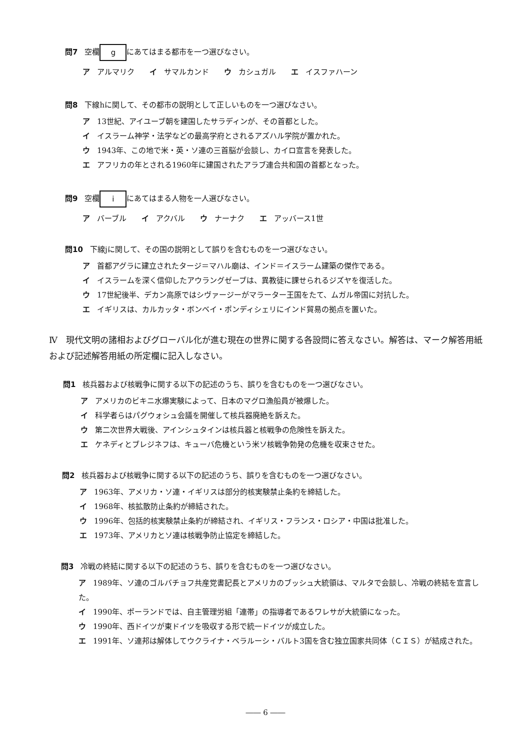問7 空欄 g にあてはまる都市を一つ選びなさい。
ア アルマリク　　イ サマルカンド　　ウ カシュガル　　エ イスファハーン
問8 下線hに関して、その都市の説明として正しいものを一つ選びなさい。
ア 13世紀、アイユーブ朝を建国したサラディンが、その首都とした。
イ イスラーム神学・法学などの最高学府とされるアズハル学院が置かれた。
ウ 1943年、この地で米・英・ソ連の三首脳が会談し、カイロ宣言を発表した。
エ アフリカの年とされる1960年に建国されたアラブ連合共和国の首都となった。
問9 空欄 i にあてはまる人物を一人選びなさい。
ア バーブル　　イ アクバル　　ウ ナーナク　　エ アッバース1世
問10 下線jに関して、その国の説明として誤りを含むものを一つ選びなさい。
ア 首都アグラに建立されたタージ＝マハル廟は、インド＝イスラーム建築の傑作である。
イ イスラームを深く信仰したアウラングゼーブは、異教徒に課せられるジズヤを復活した。
ウ 17世紀後半、デカン高原ではシヴァージーがマラーター王国をたて、ムガル帝国に対抗した。
エ イギリスは、カルカッタ・ボンベイ・ポンディシェリにインド貿易の拠点を置いた。
Ⅳ　現代文明の諸相およびグローバル化が進む現在の世界に関する各設問に答えなさい。解答は、マーク解答用紙および記述解答用紙の所定欄に記入しなさい。
問1 核兵器および核戦争に関する以下の記述のうち、誤りを含むものを一つ選びなさい。
ア アメリカのビキニ水爆実験によって、日本のマグロ漁船員が被爆した。
イ 科学者らはパグウォシュ会議を開催して核兵器廃絶を訴えた。
ウ 第二次世界大戦後、アインシュタインは核兵器と核戦争の危険性を訴えた。
エ ケネディとブレジネフは、キューバ危機という米ソ核戦争勃発の危機を収束させた。
問2 核兵器および核戦争に関する以下の記述のうち、誤りを含むものを一つ選びなさい。
ア 1963年、アメリカ・ソ連・イギリスは部分的核実験禁止条約を締結した。
イ 1968年、核拡散防止条約が締結された。
ウ 1996年、包括的核実験禁止条約が締結され、イギリス・フランス・ロシア・中国は批准した。
エ 1973年、アメリカとソ連は核戦争防止協定を締結した。
問3 冷戦の終結に関する以下の記述のうち、誤りを含むものを一つ選びなさい。
ア 1989年、ソ連のゴルバチョフ共産党書記長とアメリカのブッシュ大統領は、マルタで会談し、冷戦の終結を宣言した。
イ 1990年、ポーランドでは、自主管理労組「連帯」の指導者であるワレサが大統領になった。
ウ 1990年、西ドイツが東ドイツを吸収する形で統一ドイツが成立した。
エ 1991年、ソ連邦は解体してウクライナ・ベラルーシ・バルト3国を含む独立国家共同体（ＣＩＳ）が結成された。
―― 6 ――